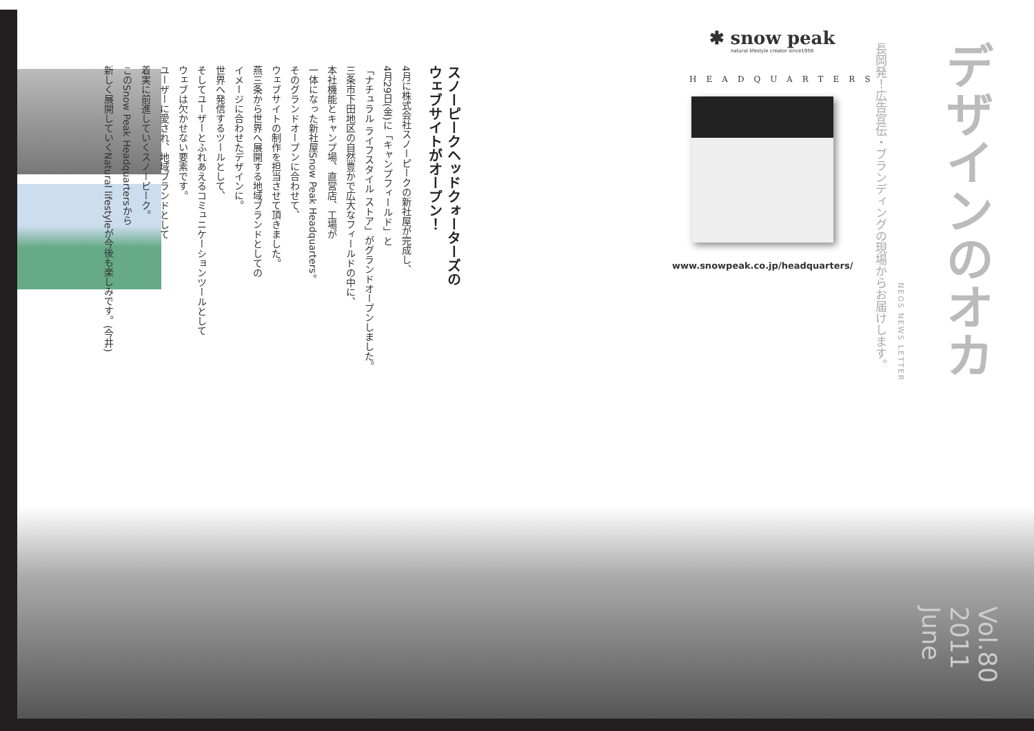デザインのオカ
長岡発！広告宣伝・ブランディングの現場からお届けします。
NEOS NEWS LETTER
Vol.80 2011 June
✱ snow peak
natural lifestyle creator since1958
HEADQUARTERS
www.snowpeak.co.jp/headquarters/
スノーピークヘッドクォーターズの
ウェブサイトがオープン！
4月に株式会社スノーピークの新社屋が完成し、
4月29日(金)に「キャンプフィールド」と
「ナチュラル ライフスタイル ストア」がグランドオープンしました。
三条市下田地区の自然豊かで広大なフィールドの中に、
本社機能とキャンプ場、直営店、工場が
一体になった新社屋Snow Peak Headquarters。
そのグランドオープンに合わせて、
ウェブサイトの制作を担当させて頂きました。
燕三条から世界へ展開する地域ブランドとしての
イメージに合わせたデザインに。
世界へ発信するツールとして、
そしてユーザーとふれあえるコミュニケーションツールとして
ウェブは欠かせない要素です。
ユーザーに愛され、地域ブランドとして
着実に前進していくスノーピーク。
このSnow Peak Headquartersから
新しく展開していくNatural lifestyleが今後も楽しみです。(今井)